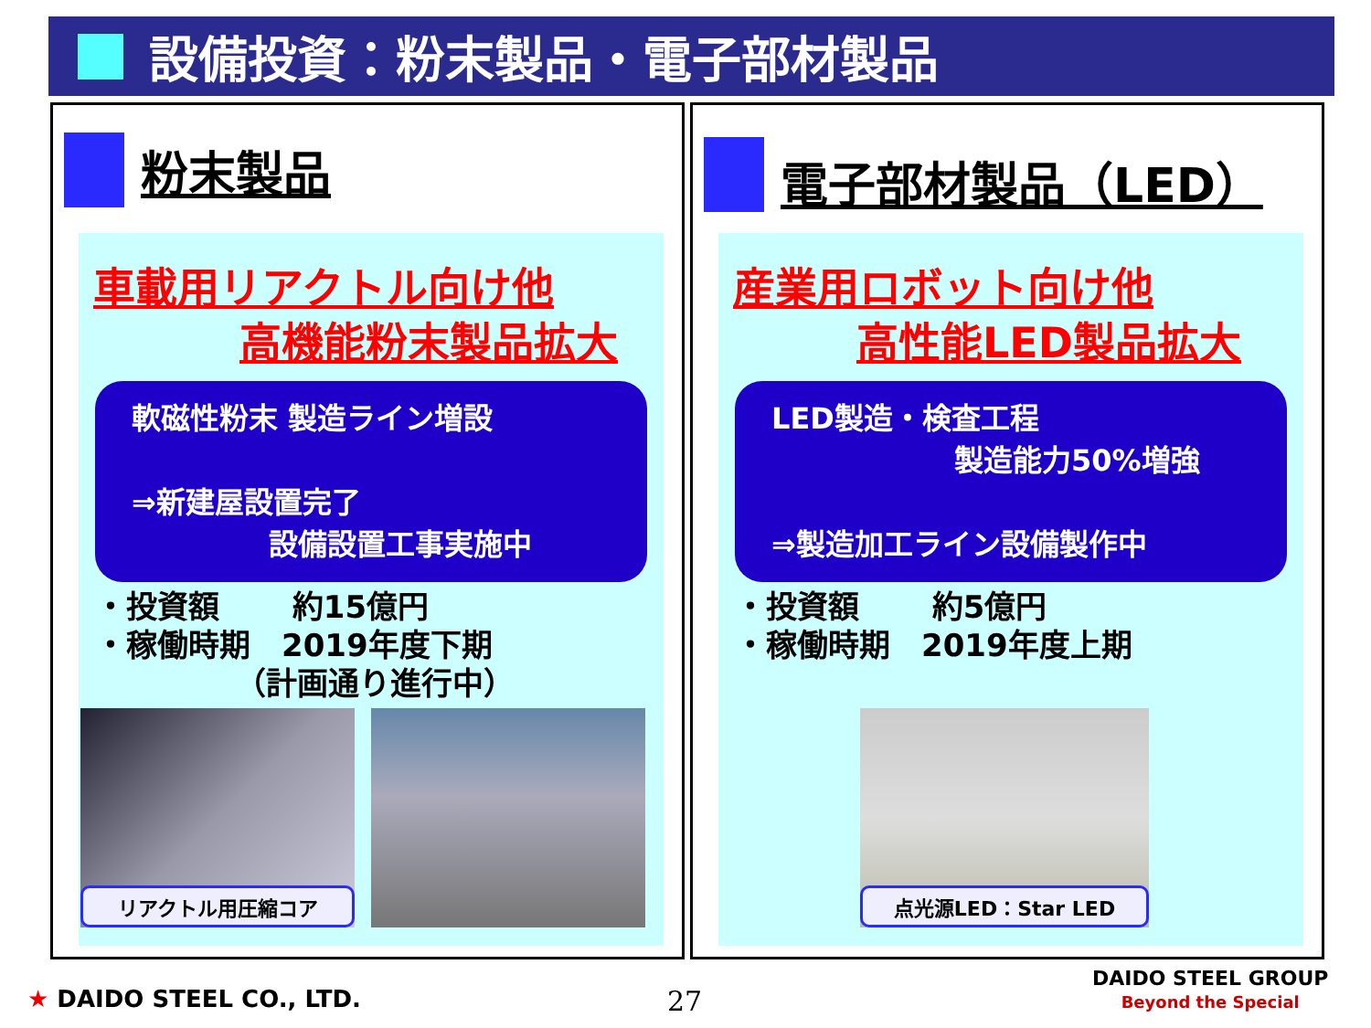設備投資：粉末製品・電子部材製品
粉末製品
車載用リアクトル向け他
高機能粉末製品拡大
軟磁性粉末 製造ライン増設
⇒新建屋設置完了
設備設置工事実施中
・投資額　　 約15億円 ・稼働時期　2019年度下期 　　　　　（計画通り進行中）
リアクトル用圧縮コア
電子部材製品（LED）
産業用ロボット向け他
高性能LED製品拡大
LED製造・検査工程
製造能力50%増強
⇒製造加工ライン設備製作中
・投資額　　 約5億円 ・稼働時期　2019年度上期
点光源LED：Star LED
★ DAIDO STEEL CO., LTD. 27
DAIDO STEEL GROUP
Beyond the Special